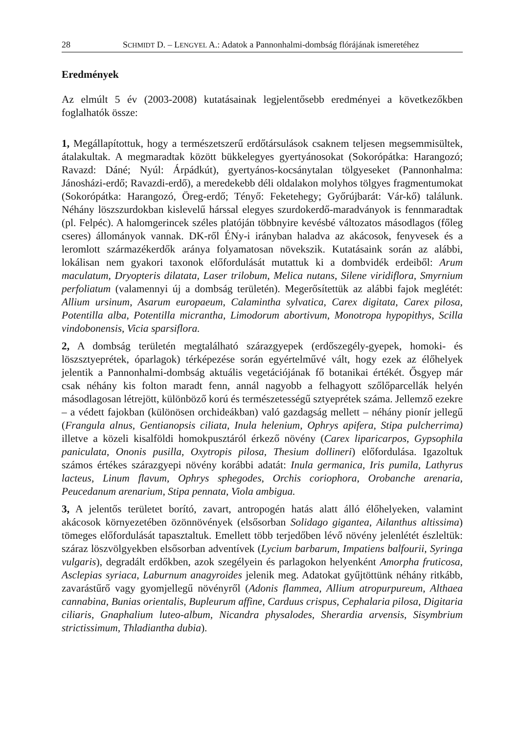28 SCHMIDT D. – LENGYEL A.: Adatok a Pannonhalmi-dombság flórájának ismeretéhez
Eredmények
Az elmúlt 5 év (2003-2008) kutatásainak legjelentősebb eredményei a következőkben foglalhatók össze:
1, Megállapítottuk, hogy a természetszerű erdőtársulások csaknem teljesen megsemmisültek, átalakultak. A megmaradtak között bükkelegyes gyertyánosokat (Sokorópátka: Harangozó; Ravazd: Dáné; Nyúl: Árpádkút), gyertyános-kocsánytalan tölgyeseket (Pannonhalma: Jánosházi-erdő; Ravazdi-erdő), a meredekebb déli oldalakon molyhos tölgyes fragmentumokat (Sokorópátka: Harangozó, Öreg-erdő; Tényő: Feketehegy; Győrújbarát: Vár-kő) találunk. Néhány löszszurdokban kislevelű hárssal elegyes szurdokerdő-maradványok is fennmaradtak (pl. Felpéc). A halomgerincek széles platóján többnyire kevésbé változatos másodlagos (főleg cseres) állományok vannak. DK-ről ÉNy-i irányban haladva az akácosok, fenyvesek és a leromlott származékerdők aránya folyamatosan növekszik. Kutatásaink során az alábbi, lokálisan nem gyakori taxonok előfordulását mutattuk ki a dombvidék erdeiből: Arum maculatum, Dryopteris dilatata, Laser trilobum, Melica nutans, Silene viridiflora, Smyrnium perfoliatum (valamennyi új a dombság területén). Megerősítettük az alábbi fajok meglétét: Allium ursinum, Asarum europaeum, Calamintha sylvatica, Carex digitata, Carex pilosa, Potentilla alba, Potentilla micrantha, Limodorum abortivum, Monotropa hypopithys, Scilla vindobonensis, Vicia sparsiflora.
2, A dombság területén megtalálható szárazgyepek (erdőszegély-gyepek, homoki- és löszsztyeprétek, óparlagok) térképezése során egyértelművé vált, hogy ezek az élőhelyek jelentik a Pannonhalmi-dombság aktuális vegetációjának fő botanikai értékét. Ősgyep már csak néhány kis folton maradt fenn, annál nagyobb a felhagyott szőlőparcellák helyén másodlagosan létrejött, különböző korú és természetességű sztyeprétek száma. Jellemző ezekre – a védett fajokban (különösen orchideákban) való gazdagság mellett – néhány pionír jellegű (Frangula alnus, Gentianopsis ciliata, Inula helenium, Ophrys apifera, Stipa pulcherrima) illetve a közeli kisalföldi homokpusztáról érkező növény (Carex liparicarpos, Gypsophila paniculata, Ononis pusilla, Oxytropis pilosa, Thesium dollineri) előfordulása. Igazoltuk számos értékes szárazgyepi növény korábbi adatát: Inula germanica, Iris pumila, Lathyrus lacteus, Linum flavum, Ophrys sphegodes, Orchis coriophora, Orobanche arenaria, Peucedanum arenarium, Stipa pennata, Viola ambigua.
3, A jelentős területet borító, zavart, antropogén hatás alatt álló élőhelyeken, valamint akácosok környezetében özönnövények (elsősorban Solidago gigantea, Ailanthus altissima) tömeges előfordulását tapasztaltuk. Emellett több terjedőben lévő növény jelenlétét észleltük: száraz löszvölgyekben elsősorban adventívek (Lycium barbarum, Impatiens balfourii, Syringa vulgaris), degradált erdőkben, azok szegélyein és parlagokon helyenként Amorpha fruticosa, Asclepias syriaca, Laburnum anagyroides jelenik meg. Adatokat gyűjtöttünk néhány ritkább, zavarástűrő vagy gyomjellegű növényről (Adonis flammea, Allium atropurpureum, Althaea cannabina, Bunias orientalis, Bupleurum affine, Carduus crispus, Cephalaria pilosa, Digitaria ciliaris, Gnaphalium luteo-album, Nicandra physalodes, Sherardia arvensis, Sisymbrium strictissimum, Thladiantha dubia).